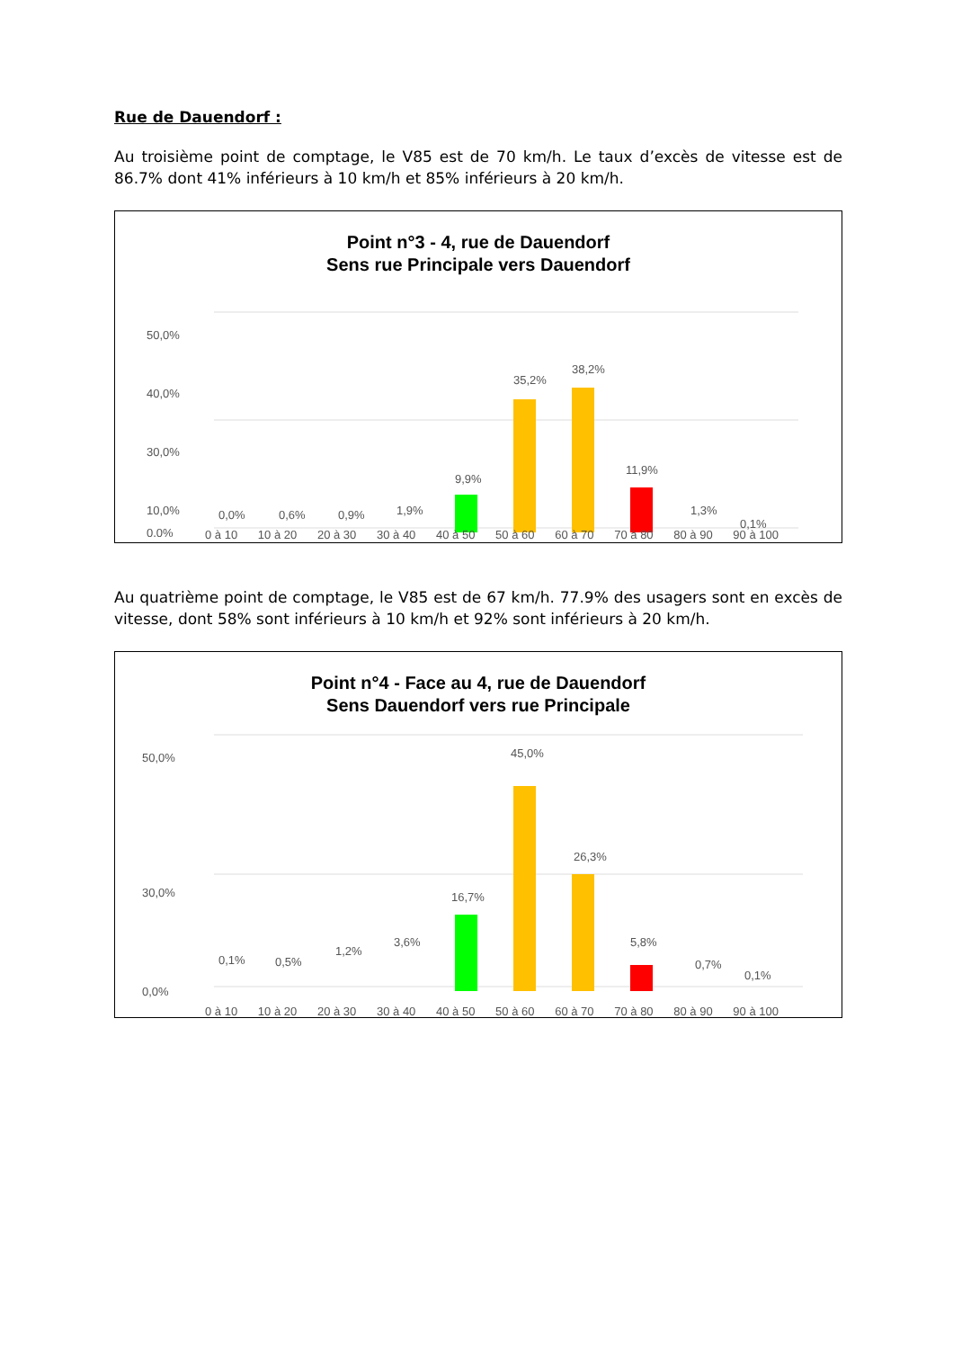Rue de Dauendorf :
Au troisième point de comptage, le V85 est de 70 km/h. Le taux d’excès de vitesse est de 86.7% dont 41% inférieurs à 10 km/h et 85% inférieurs à 20 km/h.
Point n°3 - 4, rue de Dauendorf
Sens rue Principale vers Dauendorf
50,0%
40,0%
30,0%
10,0%
0,0%
35,2%
38,2%
9,9%
11,9%
0,0%
0,6%
0,9%
1,9%
1,3%
0,1%
0 à 10 10 à 20 20 à 30 30 à 40 40 à 50 50 à 60 60 à 70 70 à 80 80 à 90 90 à 100
Au quatrième point de comptage, le V85 est de 67 km/h. 77.9% des usagers sont en excès de vitesse, dont 58% sont inférieurs à 10 km/h et 92% sont inférieurs à 20 km/h.
Point n°4 - Face au 4, rue de Dauendorf
Sens Dauendorf vers rue Principale
50,0%
30,0%
0,0%
45,0%
26,3%
16,7%
5,8%
0,1%
0,5%
1,2%
3,6%
0,7%
0,1%
0 à 10 10 à 20 20 à 30 30 à 40 40 à 50 50 à 60 60 à 70 70 à 80 80 à 90 90 à 100